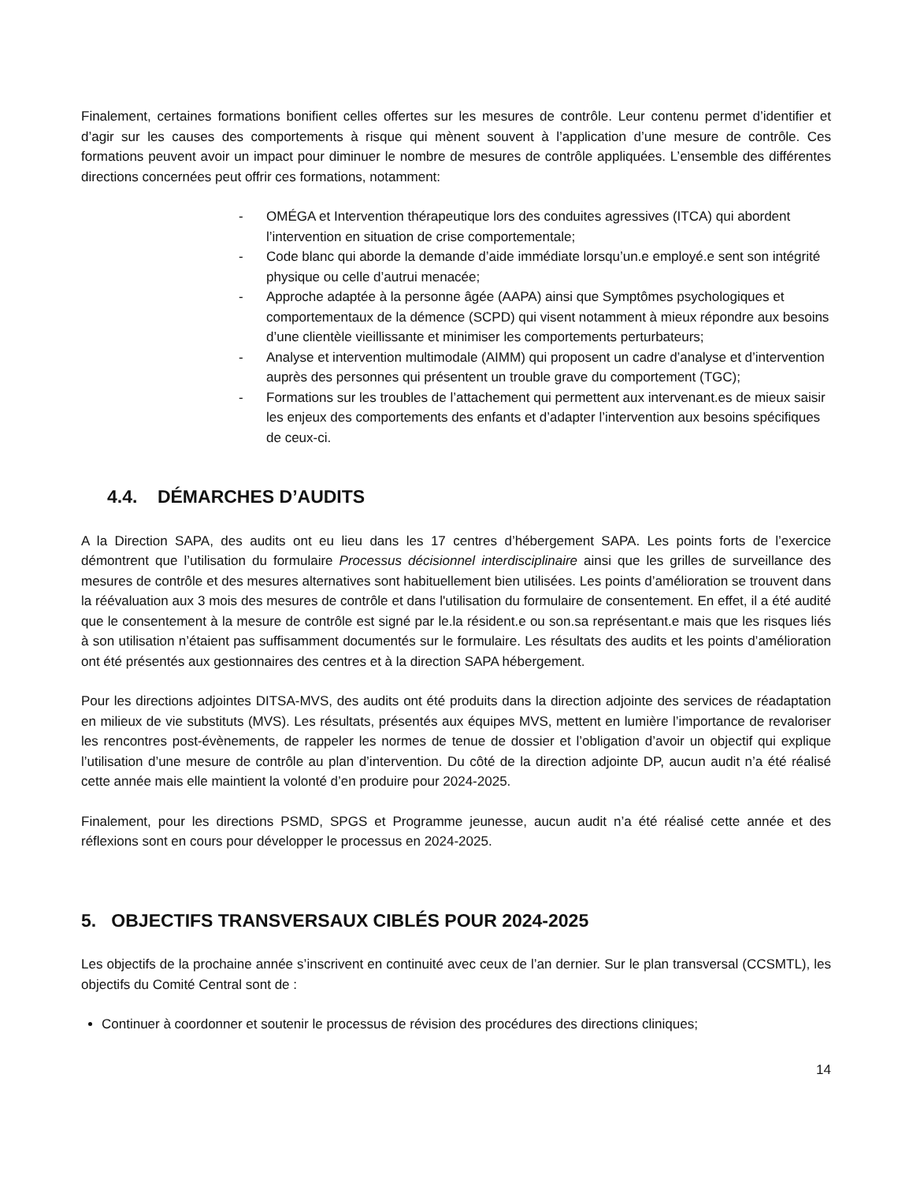Finalement, certaines formations bonifient celles offertes sur les mesures de contrôle. Leur contenu permet d’identifier et d’agir sur les causes des comportements à risque qui mènent souvent à l’application d’une mesure de contrôle. Ces formations peuvent avoir un impact pour diminuer le nombre de mesures de contrôle appliquées. L’ensemble des différentes directions concernées peut offrir ces formations, notamment:
- OMÉGA et Intervention thérapeutique lors des conduites agressives (ITCA) qui abordent l’intervention en situation de crise comportementale;
- Code blanc qui aborde la demande d’aide immédiate lorsqu’un.e employé.e sent son intégrité physique ou celle d’autrui menacée;
- Approche adaptée à la personne âgée (AAPA) ainsi que Symptômes psychologiques et comportementaux de la démence (SCPD) qui visent notamment à mieux répondre aux besoins d’une clientèle vieillissante et minimiser les comportements perturbateurs;
- Analyse et intervention multimodale (AIMM) qui proposent un cadre d’analyse et d’intervention auprès des personnes qui présentent un trouble grave du comportement (TGC);
- Formations sur les troubles de l’attachement qui permettent aux intervenant.es de mieux saisir les enjeux des comportements des enfants et d’adapter l’intervention aux besoins spécifiques de ceux-ci.
4.4. DÉMARCHES D’AUDITS
A la Direction SAPA, des audits ont eu lieu dans les 17 centres d’hébergement SAPA. Les points forts de l’exercice démontrent que l’utilisation du formulaire Processus décisionnel interdisciplinaire ainsi que les grilles de surveillance des mesures de contrôle et des mesures alternatives sont habituellement bien utilisées. Les points d’amélioration se trouvent dans la réévaluation aux 3 mois des mesures de contrôle et dans l'utilisation du formulaire de consentement. En effet, il a été audité que le consentement à la mesure de contrôle est signé par le.la résident.e ou son.sa représentant.e mais que les risques liés à son utilisation n’étaient pas suffisamment documentés sur le formulaire. Les résultats des audits et les points d’amélioration ont été présentés aux gestionnaires des centres et à la direction SAPA hébergement.
Pour les directions adjointes DITSA-MVS, des audits ont été produits dans la direction adjointe des services de réadaptation en milieux de vie substituts (MVS). Les résultats, présentés aux équipes MVS, mettent en lumière l’importance de revaloriser les rencontres post-évènements, de rappeler les normes de tenue de dossier et l’obligation d’avoir un objectif qui explique l’utilisation d’une mesure de contrôle au plan d’intervention. Du côté de la direction adjointe DP, aucun audit n’a été réalisé cette année mais elle maintient la volonté d’en produire pour 2024-2025.
Finalement, pour les directions PSMD, SPGS et Programme jeunesse, aucun audit n’a été réalisé cette année et des réflexions sont en cours pour développer le processus en 2024-2025.
5. OBJECTIFS TRANSVERSAUX CIBLÉS POUR 2024-2025
Les objectifs de la prochaine année s’inscrivent en continuité avec ceux de l’an dernier. Sur le plan transversal (CCSMTL), les objectifs du Comité Central sont de :
Continuer à coordonner et soutenir le processus de révision des procédures des directions cliniques;
14